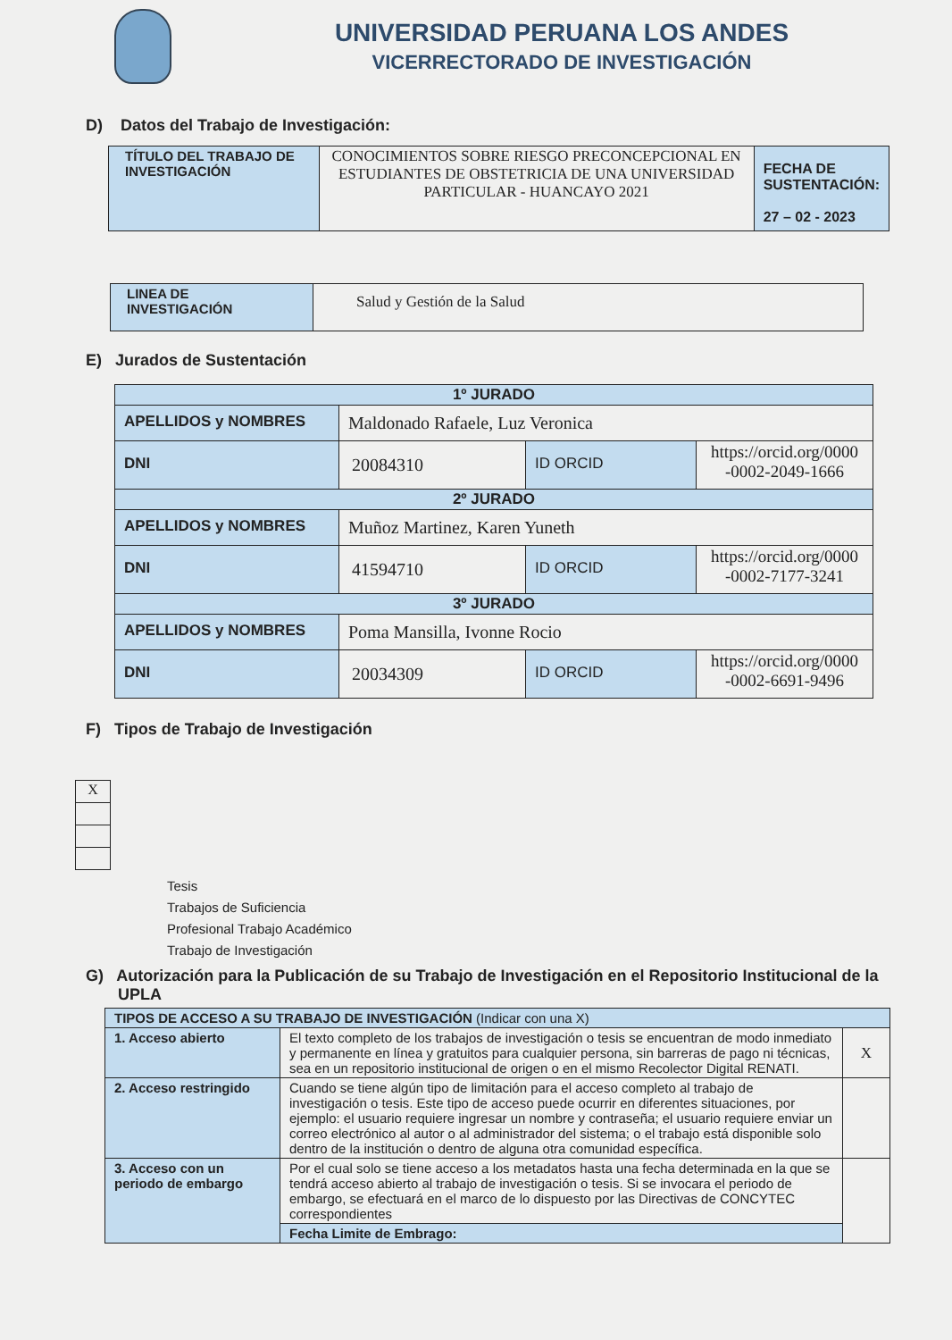UNIVERSIDAD PERUANA LOS ANDES
VICERRECTORADO DE INVESTIGACIÓN
D) Datos del Trabajo de Investigación:
| TÍTULO DEL TRABAJO DE INVESTIGACIÓN | CONOCIMIENTOS SOBRE RIESGO PRECONCEPCIONAL EN ESTUDIANTES DE OBSTETRICIA DE UNA UNIVERSIDAD PARTICULAR - HUANCAYO 2021 | FECHA DE SUSTENTACIÓN: 27 – 02 - 2023 |
| LINEA DE INVESTIGACIÓN | Salud y Gestión de la Salud |
E) Jurados de Sustentación
| 1º JURADO | | | |
| APELLIDOS y NOMBRES | Maldonado Rafaele, Luz Veronica | | |
| DNI | 20084310 | ID ORCID | https://orcid.org/0000 -0002-2049-1666 |
| 2º JURADO | | | |
| APELLIDOS y NOMBRES | Muñoz Martinez, Karen Yuneth | | |
| DNI | 41594710 | ID ORCID | https://orcid.org/0000 -0002-7177-3241 |
| 3º JURADO | | | |
| APELLIDOS y NOMBRES | Poma Mansilla, Ivonne Rocio | | |
| DNI | 20034309 | ID ORCID | https://orcid.org/0000 -0002-6691-9496 |
F) Tipos de Trabajo de Investigación
| X |
Tesis
Trabajos de Suficiencia
Profesional Trabajo Académico
Trabajo de Investigación
G) Autorización para la Publicación de su Trabajo de Investigación en el Repositorio Institucional de la UPLA
| TIPOS DE ACCESO A SU TRABAJO DE INVESTIGACIÓN (Indicar con una X) | | |
| 1. Acceso abierto | El texto completo de los trabajos de investigación o tesis se encuentran de modo inmediato y permanente en línea y gratuitos para cualquier persona, sin barreras de pago ni técnicas, sea en un repositorio institucional de origen o en el mismo Recolector Digital RENATI. | X |
| 2. Acceso restringido | Cuando se tiene algún tipo de limitación para el acceso completo al trabajo de investigación o tesis. Este tipo de acceso puede ocurrir en diferentes situaciones, por ejemplo: el usuario requiere ingresar un nombre y contraseña; el usuario requiere enviar un correo electrónico al autor o al administrador del sistema; o el trabajo está disponible solo dentro de la institución o dentro de alguna otra comunidad específica. | |
| 3. Acceso con un periodo de embargo | Por el cual solo se tiene acceso a los metadatos hasta una fecha determinada en la que se tendrá acceso abierto al trabajo de investigación o tesis. Si se invocara el periodo de embargo, se efectuará en el marco de lo dispuesto por las Directivas de CONCYTEC correspondientes | |
| | Fecha Limite de Embrago: | |